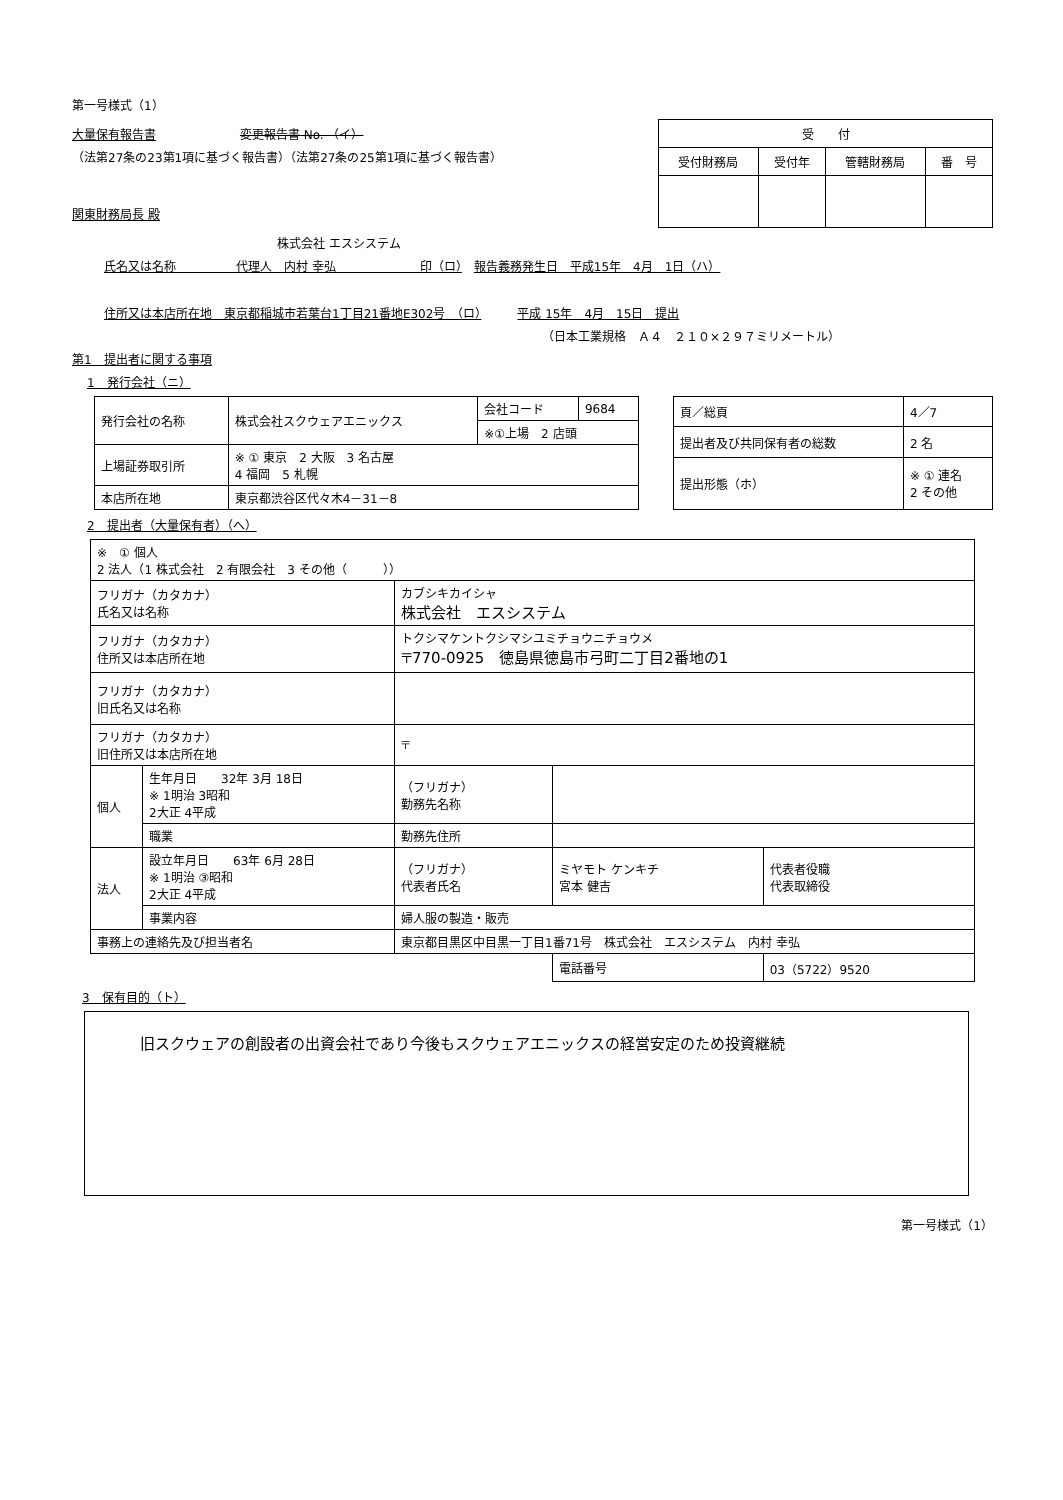第一号様式（1）
大量保有報告書 変更報告書 No. （イ）
（法第27条の23第1項に基づく報告書）（法第27条の25第1項に基づく報告書）
関東財務局長 殿
| 受 付 | | | |
| --- | --- | --- | --- |
| 受付財務局 | 受付年 | 管轄財務局 | 番 号 |
株式会社 エスシステム
氏名又は名称　　　　　代理人　内村 幸弘　　　　　　　印（ロ）　報告義務発生日　平成15年　4月　1日（ハ）
住所又は本店所在地　東京都稲城市若葉台1丁目21番地E302号　（ロ）　　　平成 15年　4月　15日　提出
（日本工業規格　Ａ４　２１０×２９７ミリメートル）
第1　提出者に関する事項
1　発行会社（ニ）
| 発行会社の名称 | 株式会社スクウェアエニックス | 会社コード | 9684 |
| | | ※①上場 2 店頭 | |
| 上場証券取引所 | ※ ① 東京 2 大阪 3 名古屋 4 福岡 5 札幌 | | |
| 本店所在地 | 東京都渋谷区代々木4－31－8 | | |
| 頁／総頁 | 4／7 |
| 提出者及び共同保有者の総数 | 2 名 |
| 提出形態（ホ） | ※ ① 連名 2 その他 |
2　提出者（大量保有者）（へ）
| ※ ① 個人 2 法人（1 株式会社 2 有限会社 3 その他（ ）） | | | | |
| フリガナ（カタカナ） 氏名又は名称 | | カブシキカイシャ 株式会社 エスシステム | | |
| フリガナ（カタカナ） 住所又は本店所在地 | | トクシマケントクシマシユミチョウニチョウメ 〒770-0925 徳島県徳島市弓町二丁目2番地の1 | | |
| フリガナ（カタカナ） 旧氏名又は名称 | | | | |
| フリガナ（カタカナ） 旧住所又は本店所在地 | | 〒 | | |
| 個人 | 生年月日 32年 3月 18日 ※ 1明治 3昭和 2大正 4平成 | （フリガナ） 勤務先名称 | | |
| | 職業 | 勤務先住所 | | |
| 法人 | 設立年月日 63年 6月 28日 ※ 1明治 ③昭和 2大正 4平成 | （フリガナ） 代表者氏名 | ミヤモト ケンキチ 宮本 健吉 | 代表者役職 代表取締役 |
| | 事業内容 | 婦人服の製造・販売 | | |
| 事務上の連絡先及び担当者名 | | 東京都目黒区中目黒一丁目1番71号 株式会社 エスシステム 内村 幸弘 | | |
| | | | 電話番号 | 03（5722）9520 |
3　保有目的（ト）
旧スクウェアの創設者の出資会社であり今後もスクウェアエニックスの経営安定のため投資継続
第一号様式（1）